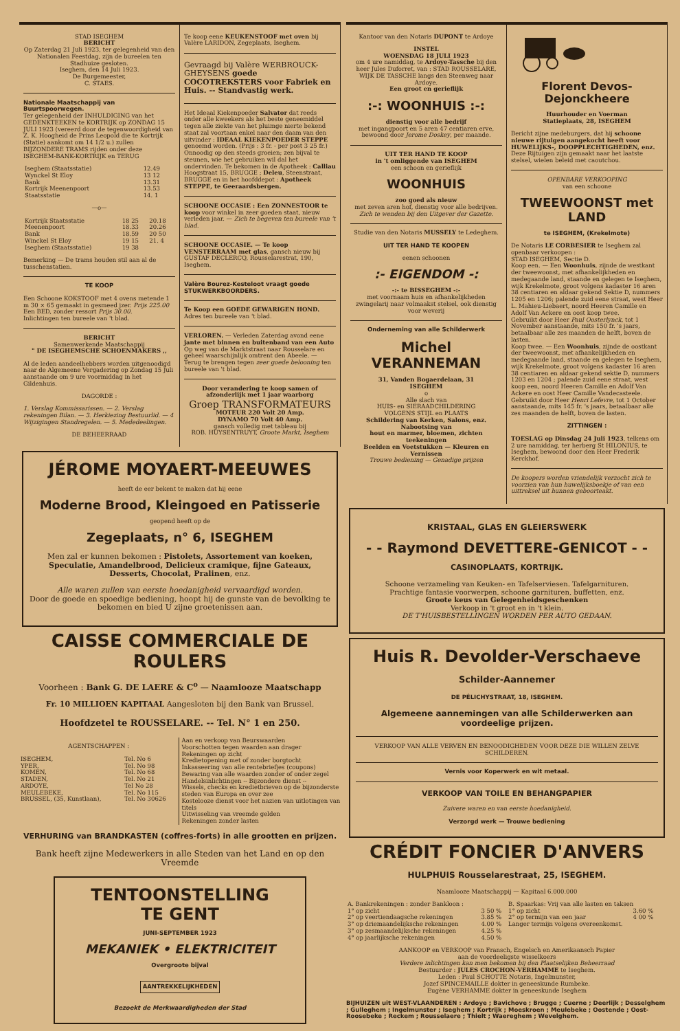STAD ISEGHEM
BERICHT
Op Zaterdag 21 Juli 1923, ter gelegenheid van den Nationalen Feestdag, zijn de bureelen ten Stadhuize gesloten.
Iseghem, den 14 Juli 1923.
De Burgemeester,
C. STAES.
Nationale Maatschappij van Buurtspoorwegen.
Ter gelegenheid der INHULDIGING van het GEDENKTEEKEN te KORTRIJK op ZONDAG 15 JULI 1923 (vereerd door de tegenwoordigheid van Z. K. Hoogheid de Prins Leopold die te Kortrijk (Statie) aankomt om 14 1/2 u.) zullen BIJZONDERE TRAMS rijden onder deze
ISEGHEM-BANK-KORTRIJK en TERUG
| Iseghem (Staatsstatie) | 12.49 |
| Wynckel St Eloy | 13 12 |
| Bank | 13.31 |
| Kortrijk Meenenpoort | 13.53 |
| Staatsstatie | 14. 1 |
—o—
| Kortrijk Staatsstatie | 18 25 | 20.18 |
| Meenenpoort | 18.33 | 20.26 |
| Bank | 18.59 | 20 50 |
| Winckel St Eloy | 19 15 | 21. 4 |
| Iseghem (Staatsstatie) | 19 38 | |
Bemerking — De trams houden stil aan al de tusschenstatien.
TE KOOP
Een Schoone KOKSTOOF met 4 ovens metende 1 m 30 × 65 gemaakt in gesmeed jzer. Prijs 225.00
Een BED, zonder ressort Prijs 30.00.
Inlichtingen ten bureele van 't blad.
BERICHT
Samenwerkende Maatschappij
" DE ISEGHEMSCHE SCHOENMAKERS ,,
Al de leden aandeelhebbers worden uitgenoodigd naar de Algemeene Vergadering op Zondag 15 Juli aanstaande om 9 ure voormiddag in het Gildenhuis.
DAGORDE :
1. Verslag Kommissarissen. — 2. Verslag rekeningen Bilan. — 3. Herkiezing Bestuurlid. — 4 Wijzigingen Standregelen. — 5. Mededeelingen.
DE BEHEERRAAD
Te koop eene KEUKENSTOOF met oven bij Valère LARIDON, Zegeplaats, Iseghem.
Gevraagd bij Valère WERBROUCK-GHEYSENS goede COCOTREKSTERS voor Fabriek en Huis. -- Standvastig werk.
Het Ideaal Kiekenpoeder Salvator dat reeds onder alle kweekers als het beste geneemiddel tegen alle ziekte van het pluimge nierte bekend staat zal voortaan enkel naar den daam van den uitvinder : IDEAAL KIEKENPOEDER STEPPE genoemd worden. (Prijs : 3 fr. - per post 3 25 fr.) Onnoodig op den steeds groeien; zen bijval te steunen, wie het gebruiken wil dal het ondervinden. Te bekomen in de Apotheek : Calliau Hoogstraat 15, BRUGGE ; Deleu, Steenstraat, BRUGGE en in het hoofddepot : Apotheek STEPPE, te Geeraardsbergen.
SCHOONE OCCASIE : Een ZONNESTOOR te koop voor winkel in zeer goeden staat, nieuw verleden jaar. — Zich te begeven ten bureele van 't blad.
SCHOONE OCCASIE. — Te koop VENSTERRAAM met glas, gansch nieuw bij GUSTAF DECLERCQ, Rousselarestrat, 190, Iseghem.
Valère Bourez-Kesteloot vraagt goede STUKWERKBOORDERS.
Te Koop een GOEDE GEWARIGEN HOND.
Adres ten bureele van 't blad.
VERLOREN. — Verleden Zaterdag avond eene jante met binnen en buitenband van een Auto Op weg van de Marktstraat naar Rousselare en geheel waarschijnlijk omtrent den Abeele. — Terug te brengen tegen zeer goede belooning ten bureele van 't blad.
Door verandering te koop samen of afzonderlijk met 1 jaar waarborg
Groep TRANSFORMATEURS
MOTEUR 220 Volt 20 Amp.
DYNAMO 70 Volt 40 Amp.
gansch volledig met tableau bij
ROB. HUYSENTRUYT, Groote Markt, Iseghem
JÉROME MOYAERT-MEEUWES
heeft de eer bekent te maken dat hij eene
Moderne Brood, Kleingoed en Patisserie
geopend heeft op de
Zegeplaats, n° 6, ISEGHEM
Men zal er kunnen bekomen : Pistolets, Assortement van koeken, Speculatie, Amandelbrood, Delicieux cramique, fijne Gateaux, Desserts, Chocolat, Pralinen, enz.
Alle waren zullen van eerste hoedanigheid vervaardigd worden.
Door de goede en spoedige bediening, hoopt hij de gunste van de bevolking te bekomen en bied U zijne groetenissen aan.
CAISSE COMMERCIALE DE ROULERS
Voorheen : Bank G. DE LAERE & C<sup>o</sup> — Naamlooze Maatschapp
Fr. 10 MILLIOEN KAPITAAL Aangesloten bij den Bank van Brussel.
Hoofdzetel te ROUSSELARE. -- Tel. N° 1 en 250.
AGENTSCHAPPEN :
| ISEGHEM, | Tel. No 6 |
| YPER, | Tel. No 98 |
| KOMEN, | Tel. No 68 |
| STADEN, | Tel. No 21 |
| ARDOYE, | Tel No 28 |
| MEULEBEKE, | Tel. No 115 |
| BRUSSEL, (35, Kunstlaan), | Tel. No 30626 |
Aan en verkoop van Beurswaarden
Voorschotten tegen waarden aan drager
Rekeningen op zicht
Kredietopening met of zonder borgtocht
Inkasseering van alle rentebriefjes (coupons)
Bewaring van alle waarden zonder of onder zegel
Handelsinlichtingen -- Bijzondere dienst --
Wissels, checks en kredietbrieven op de bijzonderste steden van Europa en over zee
Kostelooze dienst voor het nazien van uitlotingen van titels
Uitwisseling van vreemde gelden
Rekeningen zonder lasten
VERHURING van BRANDKASTEN (coffres-forts) in alle grootten en prijzen.
Bank heeft zijne Medewerkers in alle Steden van het Land en op den Vreemde
TENTOONSTELLING
TE GENT
JUNI-SEPTEMBER 1923
MEKANIEK • ELEKTRICITEIT
Overgroote bijval
AANTREKKELIJKHEDEN
Bezoekt de Merkwaardigheden der Stad
Kantoor van den Notaris DUPONT te Ardoye
INSTEL
WOENSDAG 18 JULI 1923
om 4 ure namiddag, te Ardoye-Tassche bij den heer Jules Duforret, van : STAD ROUSSELARE, WIJK DE TASSCHE langs den Steenweg naar Ardoye.
Een groot en gerieflijk
:-: WOONHUIS :-:
dienstig voor alle bedrijf
met ingangpoort en 5 aren 47 centiaren erve, bewoond door Jerome Doskey, per maande.
UIT TER HAND TE KOOP
in 't omliggende van ISEGHEM
een schoon en gerieflijk
WOONHUIS
zoo goed als nieuw
met zeven aren hof, dienstig voor alle bedrijven.
Zich te wenden bij den Uitgever der Gazette.
Studie van den Notaris MUSSELY te Ledeghem.
UIT TER HAND TE KOOPEN
eenen schoonen
:- EIGENDOM -:
-:- te BISSEGHEM -:-
met voornaam huis en afhankelijkheden zwingelarij naar volmaakst stelsel, ook dienstig voor weverij
Onderneming van alle Schilderwerk
Michel VERANNEMAN
31, Vanden Bogaerdelaan, 31
ISEGHEM
o
Alle slach van
HUIS- en SIERAADCHILDERING
VOLGENS STIJL en PLAATS
Schildering van Kerken, Salons, enz.
Nabootsing van
hout en marmer, bloemen, zichten teekeningen
Beelden en Voetstukken — Kleuren en Vernissen
Trouwe bediening — Genadige prijzen
Florent Devos-Dejonckheere
Huurhouder en Voerman
Statieplaats, 28, ISEGHEM
Bericht zijne medeburgers, dat hij schoone nieuwe rijtuigen aangekocht heeft voor HUWELIJKS-, DOOPPLECHTIGHEDEN, enz.
Deze Rijtuigen zijn gemaakt naar het laatste stelsel, wielen beleid met caoutchou.
OPENBARE VERKOOPING
van een schoone
TWEEWOONST met LAND
te ISEGHEM, (Krekelmote)
De Notaris LE CORBESIER te Iseghem zal openbaar verkoopen :
STAD ISEGHEM, Sectie D.
Koop een. — Een Woonhuis, zijnde de westkant der tweewoonst, met afhankelijkheden en medegaande land, staande en gelegen te Iseghem, wijk Krekelmote, groot volgens kadaster 16 aren 38 centiaren en aldaar gekend Sektie D, nummers 1205 en 1206; palende zuid eene straat, west Heer L. Mahieu-Liebaert, noord Heeren Camille en Adolf Van Ackere en oost koop twee.
Gebruikt door Heer Paul Oosterlynck, tot 1 November aanstaande, mits 150 fr. 's jaars, betaalbaar alle zes maanden de helft, boven de lasten.
Koop twee. — Een Woonhuis, zijnde de oostkant der tweewoonst, met afhankelijkheden en medegaande land, staande en gelegen te Iseghem, wijk Krekelmote, groot volgens kadaster 16 aren 38 centiaren en aldaar gekend sektie D, nummers 1203 en 1204 ; palende zuid eene straat, west koop een, noord Heeren Camille en Adolf Van Ackere en oost Heer Camille Vandecasteele.
Gebruikt door Heer Henri Lefevre, tot 1 October aanstaande, mits 145 fr. 's jaars, betaalbaar alle zes maanden de helft, boven de lasten.
ZITTINGEN :
TOESLAG op Dinsdag 24 Juli 1923, telkens om 2 ure namiddag, ter herberg St HILONIUS, te Iseghem, bewoond door den Heer Frederik Kerckhof.
De koopers worden vriendelijk verzocht zich te voorzien van hun huwelijksboekje of van een uittreksel uit hunnen geboorteakt.
KRISTAAL, GLAS EN GLEIERSWERK
- - Raymond DEVETTERE-GENICOT - -
CASINOPLAATS, KORTRIJK.
Schoone verzameling van Keuken- en Tafelserviesen. Tafelgarnituren.
Prachtige fantasie voorwerpen, schoone garnituren, buffetten, enz.
Groote keus van Gelegenheidsgeschenken
Verkoop in 't groot en in 't klein.
DE T'HUISBESTELLINGEN WORDEN PER AUTO GEDAAN.
Huis R. Devolder-Verschaeve
Schilder-Aannemer
DE PÉLICHYSTRAAT, 18, ISEGHEM.
Algemeene aannemingen van alle Schilderwerken aan voordeelige prijzen.
VERKOOP VAN ALLE VERVEN EN BENOODIGHEDEN VOOR DEZE DIE WILLEN ZELVE SCHILDEREN.
Vernis voor Koperwerk en wit metaal.
VERKOOP VAN TOILE EN BEHANGPAPIER
Zuivere waren en van eerste hoedanigheid.
Verzorgd werk — Trouwe bediening
CRÉDIT FONCIER D'ANVERS
HULPHUIS Rousselarestraat, 25, ISEGHEM.
Naamlooze Maatschappij — Kapitaal 6.000.000
| A. Bankrekeningen : zonder Bankloon : | |
| 1° op zicht | 3 50 % |
| 2° op veertiendaagsche rekeningen | 3.85 % |
| 3° op driemaandelijksche rekeningen | 4.00 % |
| 3° op zesmaandelijksche rekeningen | 4.25 % |
| 4° op jaarlijksche rekeningen | 4.50 % |
| B. Spaarkas: Vrij van alle lasten en taksen | |
| 1° op zicht | 3.60 % |
| 2° op termijn van een jaar | 4 00 % |
| Langer termijn volgens overeenkomst. | |
AANKOOP en VERKOOP van Fransch, Engelsch en Amerikaansch Papier
aan de voordeeligste wisselkoers
Verdere inlichtingen kan men bekomen bij den Plaatselijken Beheerraad
Bestuurder : JULES CROCHON-VERHAMME te Iseghem.
Leden : Paul SCHOTTE Notaris, Ingelmunster,
Jozef SPINCEMAILLE dokter in geneeskunde Rumbeke.
Eugène VERHAMME dokter in geneeskunde Iseghem
BIJHUIZEN uit WEST-VLAANDEREN : Ardoye ; Bavichove ; Brugge ; Cuerne ; Deerlijk ; Desselghem ; Gulleghem ; Ingelmunster ; Iseghem ; Kortrijk ; Moeskroen ; Meulebeke ; Oostende ; Oost-Roosebeke ; Reckem ; Rousselaere ; Thielt ; Waereghem ; Wevelghem.